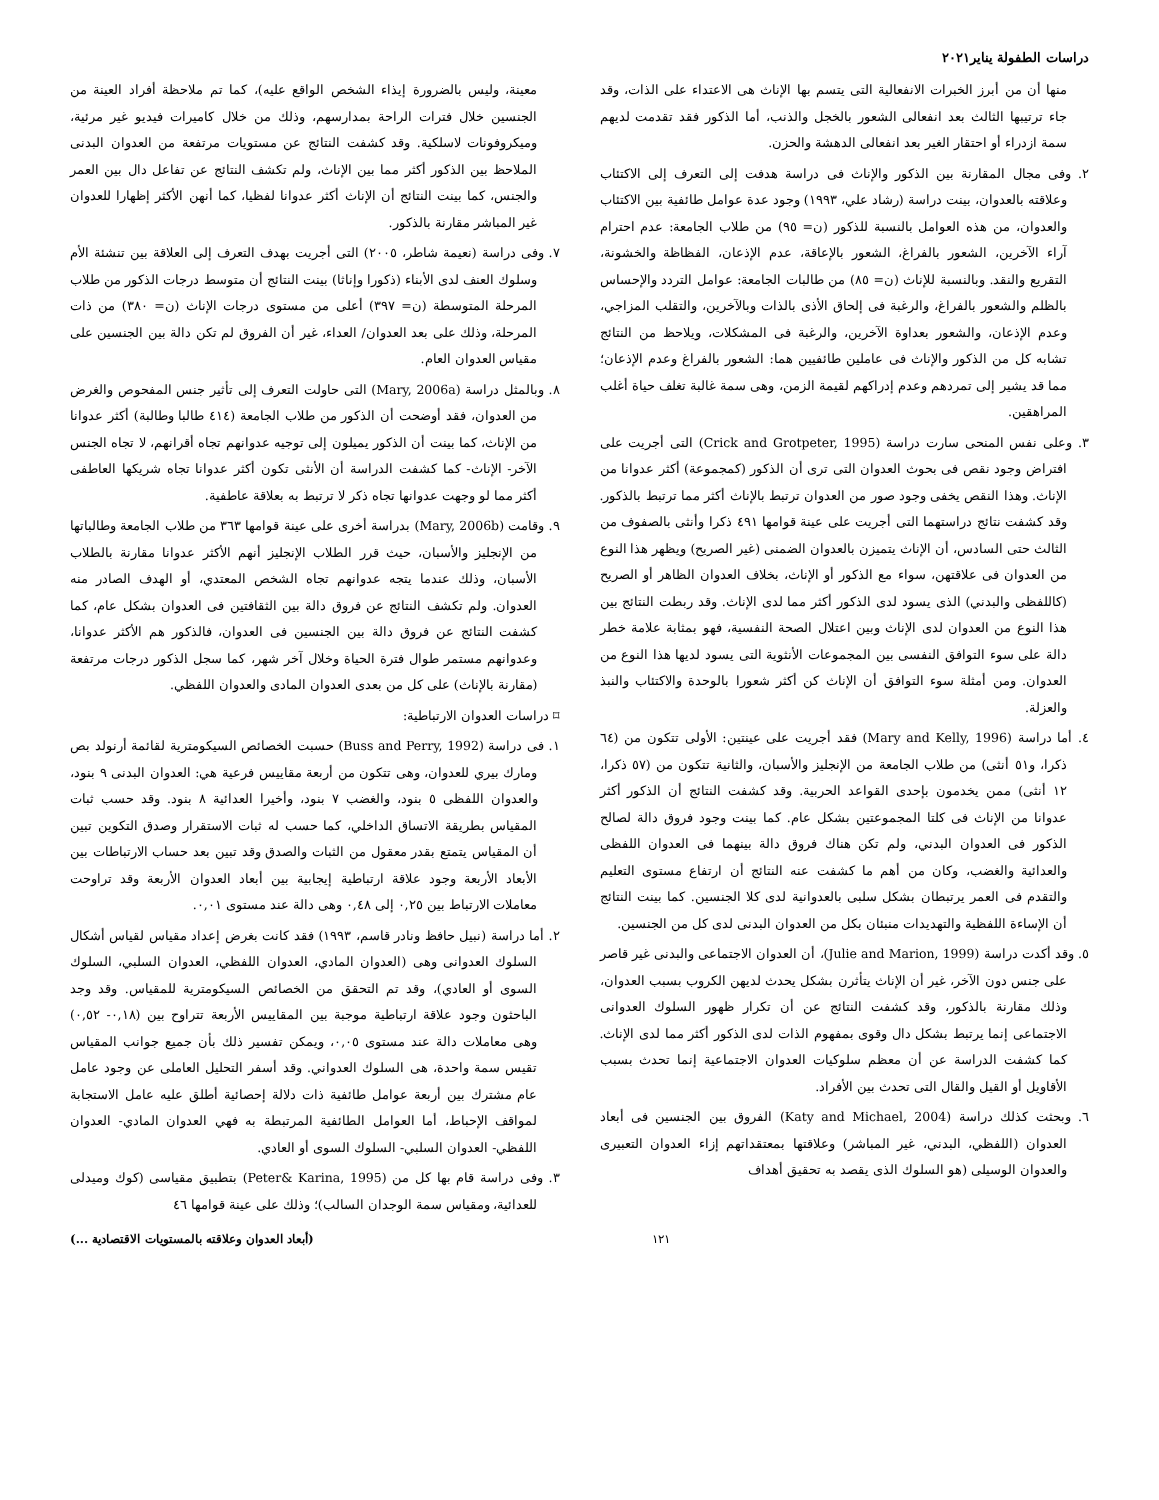دراسات الطفولة يناير٢٠٢١
منها أن من أبرز الخبرات الانفعالية التى يتسم بها الإناث هى الاعتداء على الذات، وقد جاء ترتيبها الثالث بعد انفعالى الشعور بالخجل والذنب، أما الذكور فقد تقدمت لديهم سمة ازدراء أو احتقار الغير بعد انفعالى الدهشة والحزن.
٢. وفى مجال المقارنة بين الذكور والإناث فى دراسة هدفت إلى التعرف إلى الاكتئاب وعلاقته بالعدوان، بينت دراسة (رشاد علي، ١٩٩٣) وجود عدة عوامل طائفية بين الاكتئاب والعدوان، من هذه العوامل بالنسبة للذكور (ن= ٩٥) من طلاب الجامعة: عدم احترام آراء الآخرين، الشعور بالفراغ، الشعور بالإعاقة، عدم الإذعان، الفظاظة والخشونة، التقريع والنقد. وبالنسبة للإناث (ن= ٨٥) من طالبات الجامعة: عوامل التردد والإحساس بالظلم والشعور بالفراغ، والرغبة فى إلحاق الأذى بالذات وبالآخرين، والتقلب المزاجي، وعدم الإذعان، والشعور بعداوة الآخرين، والرغبة فى المشكلات، ويلاحظ من النتائج تشابه كل من الذكور والإناث فى عاملين طائفيين هما: الشعور بالفراغ وعدم الإذعان؛ مما قد يشير إلى تمردهم وعدم إدراكهم لقيمة الزمن، وهى سمة غالبة تغلف حياة أغلب المراهقين.
٣. وعلى نفس المنحى سارت دراسة (Crick and Grotpeter, 1995) التى أجريت على افتراض وجود نقص فى بحوث العدوان التى ترى أن الذكور (كمجموعة) أكثر عدوانا من الإناث. وهذا النقص يخفى وجود صور من العدوان ترتبط بالإناث أكثر مما ترتبط بالذكور. وقد كشفت نتائج دراستهما التى أجريت على عينة قوامها ٤٩١ ذكرا وأنثى بالصفوف من الثالث حتى السادس، أن الإناث يتميزن بالعدوان الضمنى (غير الصريح) ويظهر هذا النوع من العدوان فى علاقتهن، سواء مع الذكور أو الإناث، بخلاف العدوان الظاهر أو الصريح (كاللفظى والبدني) الذى يسود لدى الذكور أكثر مما لدى الإناث. وقد ربطت النتائج بين هذا النوع من العدوان لدى الإناث وبين اعتلال الصحة النفسية، فهو بمثابة علامة خطر دالة على سوء التوافق النفسى بين المجموعات الأنثوية التى يسود لديها هذا النوع من العدوان. ومن أمثلة سوء التوافق أن الإناث كن أكثر شعورا بالوحدة والاكتئاب والنبذ والعزلة.
٤. أما دراسة (Mary and Kelly, 1996) فقد أجريت على عينتين: الأولى تتكون من (٦٤ ذكرا، و٥١ أنثى) من طلاب الجامعة من الإنجليز والأسبان، والثانية تتكون من (٥٧ ذكرا، ١٢ أنثى) ممن يخدمون بإحدى القواعد الحربية. وقد كشفت النتائج أن الذكور أكثر عدوانا من الإناث فى كلتا المجموعتين بشكل عام. كما بينت وجود فروق دالة لصالح الذكور فى العدوان البدني، ولم تكن هناك فروق دالة بينهما فى العدوان اللفظى والعدائية والغضب، وكان من أهم ما كشفت عنه النتائج أن ارتفاع مستوى التعليم والتقدم فى العمر يرتبطان بشكل سلبى بالعدوانية لدى كلا الجنسين. كما بينت النتائج أن الإساءة اللفظية والتهديدات منبئان بكل من العدوان البدنى لدى كل من الجنسين.
٥. وقد أكدت دراسة (Julie and Marion, 1999)، أن العدوان الاجتماعى والبدنى غير قاصر على جنس دون الآخر، غير أن الإناث يتأثرن بشكل يحدث لديهن الكروب بسبب العدوان، وذلك مقارنة بالذكور، وقد كشفت النتائج عن أن تكرار ظهور السلوك العدوانى الاجتماعى إنما يرتبط بشكل دال وقوى بمفهوم الذات لدى الذكور أكثر مما لدى الإناث. كما كشفت الدراسة عن أن معظم سلوكيات العدوان الاجتماعية إنما تحدث بسبب الأقاويل أو القيل والقال التى تحدث بين الأفراد.
٦. وبحثت كذلك دراسة (Katy and Michael, 2004) الفروق بين الجنسين فى أبعاد العدوان (اللفظي، البدني، غير المباشر) وعلاقتها بمعتقداتهم إزاء العدوان التعبيرى والعدوان الوسيلى (هو السلوك الذى يقصد به تحقيق أهداف
معينة، وليس بالضرورة إيذاء الشخص الواقع عليه)، كما تم ملاحظة أفراد العينة من الجنسين خلال فترات الراحة بمدارسهم، وذلك من خلال كاميرات فيديو غير مرئية، وميكروفونات لاسلكية. وقد كشفت النتائج عن مستويات مرتفعة من العدوان البدنى الملاحظ بين الذكور أكثر مما بين الإناث، ولم تكشف النتائج عن تفاعل دال بين العمر والجنس، كما بينت النتائج أن الإناث أكثر عدوانا لفظيا، كما أنهن الأكثر إظهارا للعدوان غير المباشر مقارنة بالذكور.
٧. وفى دراسة (نعيمة شاطر، ٢٠٠٥) التى أجريت بهدف التعرف إلى العلاقة بين تنشئة الأم وسلوك العنف لدى الأبناء (ذكورا وإناثا) بينت النتائج أن متوسط درجات الذكور من طلاب المرحلة المتوسطة (ن= ٣٩٧) أعلى من مستوى درجات الإناث (ن= ٣٨٠) من ذات المرحلة، وذلك على بعد العدوان/ العداء، غير أن الفروق لم تكن دالة بين الجنسين على مقياس العدوان العام.
٨. وبالمثل دراسة (Mary, 2006a) التى حاولت التعرف إلى تأثير جنس المفحوص والغرض من العدوان، فقد أوضحت أن الذكور من طلاب الجامعة (٤١٤ طالبا وطالبة) أكثر عدوانا من الإناث، كما بينت أن الذكور يميلون إلى توجيه عدوانهم تجاه أقرانهم، لا تجاه الجنس الآخر- الإناث- كما كشفت الدراسة أن الأنثى تكون أكثر عدوانا تجاه شريكها العاطفى أكثر مما لو وجهت عدوانها تجاه ذكر لا ترتبط به بعلاقة عاطفية.
٩. وقامت (Mary, 2006b) بدراسة أخرى على عينة قوامها ٣٦٣ من طلاب الجامعة وطالباتها من الإنجليز والأسبان، حيث قرر الطلاب الإنجليز أنهم الأكثر عدوانا مقارنة بالطلاب الأسبان، وذلك عندما يتجه عدوانهم تجاه الشخص المعتدي، أو الهدف الصادر منه العدوان. ولم تكشف النتائج عن فروق دالة بين الثقافتين فى العدوان بشكل عام، كما كشفت النتائج عن فروق دالة بين الجنسين فى العدوان، فالذكور هم الأكثر عدوانا، وعدوانهم مستمر طوال فترة الحياة وخلال آخر شهر، كما سجل الذكور درجات مرتفعة (مقارنة بالإناث) على كل من بعدى العدوان المادى والعدوان اللفظي.
⌑ دراسات العدوان الارتباطية:
١. فى دراسة (Buss and Perry, 1992) حسبت الخصائص السيكومترية لقائمة أرنولد بص ومارك بيري للعدوان، وهى تتكون من أربعة مقاييس فرعية هي: العدوان البدنى ٩ بنود، والعدوان اللفظى ٥ بنود، والغضب ٧ بنود، وأخيرا العدائية ٨ بنود. وقد حسب ثبات المقياس بطريقة الاتساق الداخلي، كما حسب له ثبات الاستقرار وصدق التكوين تبين أن المقياس يتمتع بقدر معقول من الثبات والصدق وقد تبين بعد حساب الارتباطات بين الأبعاد الأربعة وجود علاقة ارتباطية إيجابية بين أبعاد العدوان الأربعة وقد تراوحت معاملات الارتباط بين ٠,٢٥ إلى ٠,٤٨ وهى دالة عند مستوى ٠,٠١.
٢. أما دراسة (نبيل حافظ ونادر قاسم، ١٩٩٣) فقد كانت بغرض إعداد مقياس لقياس أشكال السلوك العدوانى وهى (العدوان المادي، العدوان اللفظي، العدوان السلبي، السلوك السوى أو العادي)، وقد تم التحقق من الخصائص السيكومترية للمقياس. وقد وجد الباحثون وجود علاقة ارتباطية موجبة بين المقاييس الأربعة تتراوح بين (٠,١٨- ٠,٥٢) وهى معاملات دالة عند مستوى ٠,٠٥، ويمكن تفسير ذلك بأن جميع جوانب المقياس تقيس سمة واحدة، هى السلوك العدواني. وقد أسفر التحليل العاملى عن وجود عامل عام مشترك بين أربعة عوامل طائفية ذات دلالة إحصائية أطلق عليه عامل الاستجابة لمواقف الإحباط، أما العوامل الطائفية المرتبطة به فهي العدوان المادي- العدوان اللفظي- العدوان السلبي- السلوك السوى أو العادي.
٣. وفى دراسة قام بها كل من (Peter& Karina, 1995) بتطبيق مقياسى (كوك وميدلى للعدائية، ومقياس سمة الوجدان السالب)؛ وذلك على عينة قوامها ٤٦
١٢١ (أبعاد العدوان وعلاقته بالمستويات الاقتصادية ...)